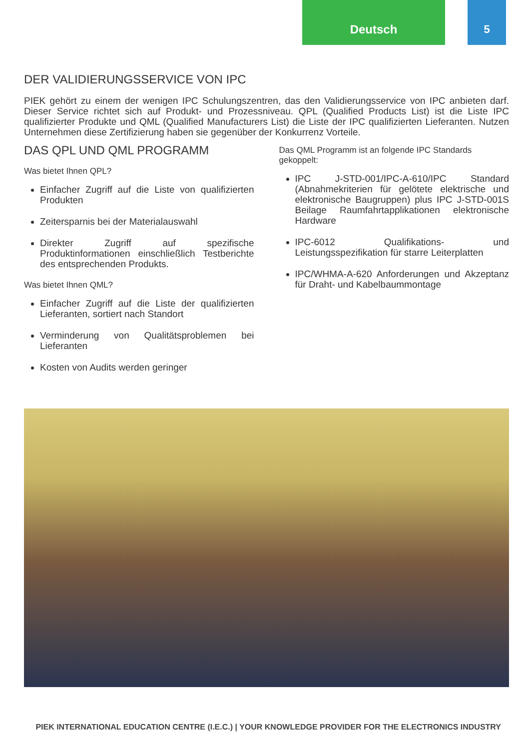Deutsch 5
DER VALIDIERUNGSSERVICE VON IPC
PIEK gehört zu einem der wenigen IPC Schulungszentren, das den Validierungsservice von IPC anbieten darf. Dieser Service richtet sich auf Produkt- und Prozessniveau. QPL (Qualified Products List) ist die Liste IPC qualifizierter Produkte und QML (Qualified Manufacturers List) die Liste der IPC qualifizierten Lieferanten. Nutzen Unternehmen diese Zertifizierung haben sie gegenüber der Konkurrenz Vorteile.
DAS QPL UND QML PROGRAMM
Was bietet Ihnen QPL?
Einfacher Zugriff auf die Liste von qualifizierten Produkten
Zeitersparnis bei der Materialauswahl
Direkter Zugriff auf spezifische Produktinformationen einschließlich Testberichte des entsprechenden Produkts.
Was bietet Ihnen QML?
Einfacher Zugriff auf die Liste der qualifizierten Lieferanten, sortiert nach Standort
Verminderung von Qualitätsproblemen bei Lieferanten
Kosten von Audits werden geringer
Das QML Programm ist an folgende IPC Standards gekoppelt:
IPC J-STD-001/IPC-A-610/IPC Standard (Abnahmekriterien für gelötete elektrische und elektronische Baugruppen) plus IPC J-STD-001S Beilage Raumfahrtapplikationen elektronische Hardware
IPC-6012 Qualifikations- und Leistungsspezifikation für starre Leiterplatten
IPC/WHMA-A-620 Anforderungen und Akzeptanz für Draht- und Kabelbaummontage
PIEK INTERNATIONAL EDUCATION CENTRE (I.E.C.) | YOUR KNOWLEDGE PROVIDER FOR THE ELECTRONICS INDUSTRY